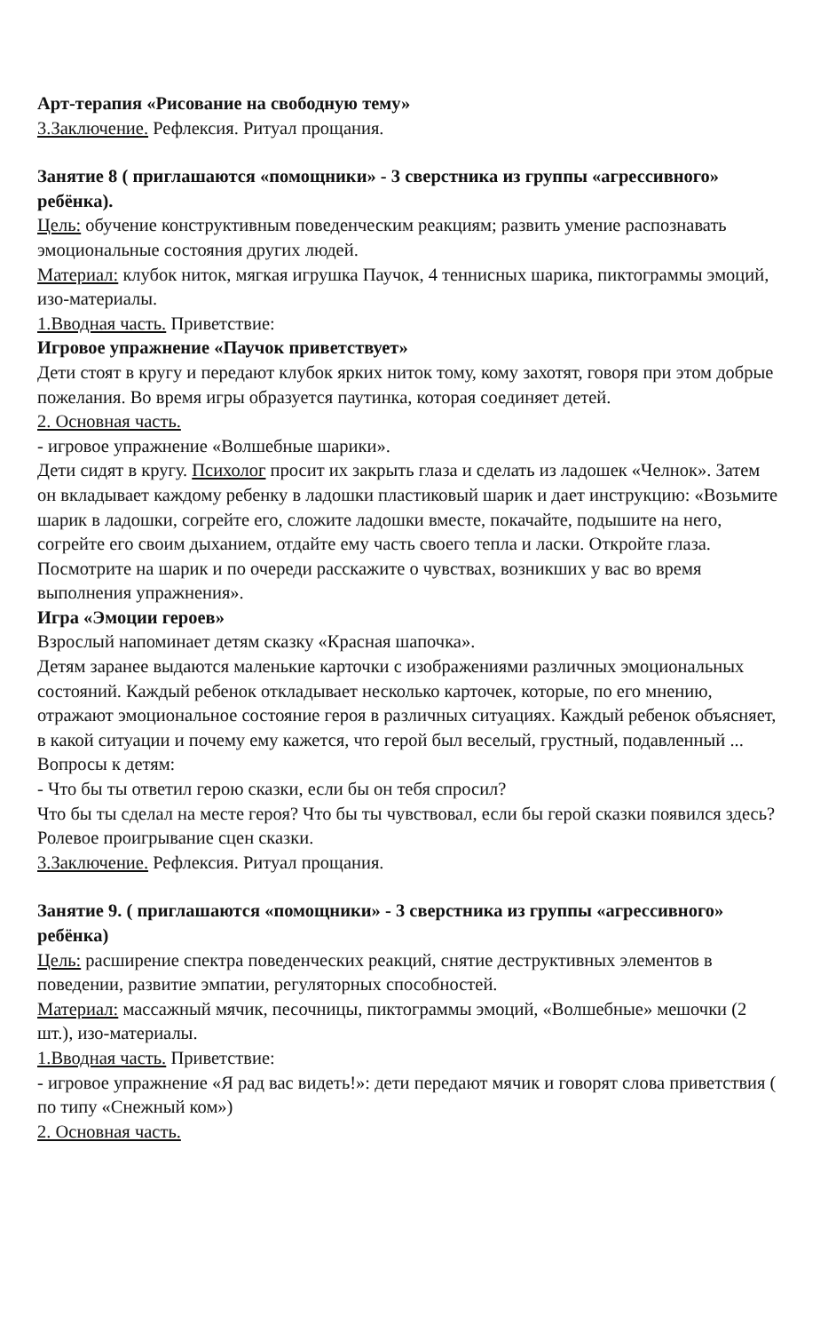Арт-терапия «Рисование на свободную тему»
3.Заключение. Рефлексия. Ритуал прощания.
Занятие 8 ( приглашаются «помощники» - 3 сверстника из группы «агрессивного» ребёнка).
Цель: обучение конструктивным поведенческим реакциям; развить умение распознавать эмоциональные состояния других людей.
Материал: клубок ниток, мягкая игрушка Паучок, 4 теннисных шарика, пиктограммы эмоций, изо-материалы.
1.Вводная часть. Приветствие:
Игровое упражнение «Паучок приветствует»
Дети стоят в кругу и передают клубок ярких ниток тому, кому захотят, говоря при этом добрые пожелания. Во время игры образуется паутинка, которая соединяет детей.
2. Основная часть.
- игровое упражнение «Волшебные шарики».
Дети сидят в кругу. Психолог просит их закрыть глаза и сделать из ладошек «Челнок». Затем он вкладывает каждому ребенку в ладошки пластиковый шарик и дает инструкцию: «Возьмите шарик в ладошки, согрейте его, сложите ладошки вместе, покачайте, подышите на него, согрейте его своим дыханием, отдайте ему часть своего тепла и ласки. Откройте глаза.
Посмотрите на шарик и по очереди расскажите о чувствах, возникших у вас во время выполнения упражнения».
Игра «Эмоции героев»
Взрослый напоминает детям сказку «Красная шапочка».
Детям заранее выдаются маленькие карточки с изображениями различных эмоциональных состояний. Каждый ребенок откладывает несколько карточек, которые, по его мнению, отражают эмоциональное состояние героя в различных ситуациях. Каждый ребенок объясняет, в какой ситуации и почему ему кажется, что герой был веселый, грустный, подавленный ...
Вопросы к детям:
- Что бы ты ответил герою сказки, если бы он тебя спросил?
Что бы ты сделал на месте героя? Что бы ты чувствовал, если бы герой сказки появился здесь?
Ролевое проигрывание сцен сказки.
3.Заключение. Рефлексия. Ритуал прощания.
Занятие 9. ( приглашаются «помощники» - 3 сверстника из группы «агрессивного» ребёнка)
Цель: расширение спектра поведенческих реакций, снятие деструктивных элементов в поведении, развитие эмпатии, регуляторных способностей.
Материал: массажный мячик, песочницы, пиктограммы эмоций, «Волшебные» мешочки (2 шт.), изо-материалы.
1.Вводная часть. Приветствие:
- игровое упражнение «Я рад вас видеть!»: дети передают мячик и говорят слова приветствия ( по типу «Снежный ком»)
2. Основная часть.